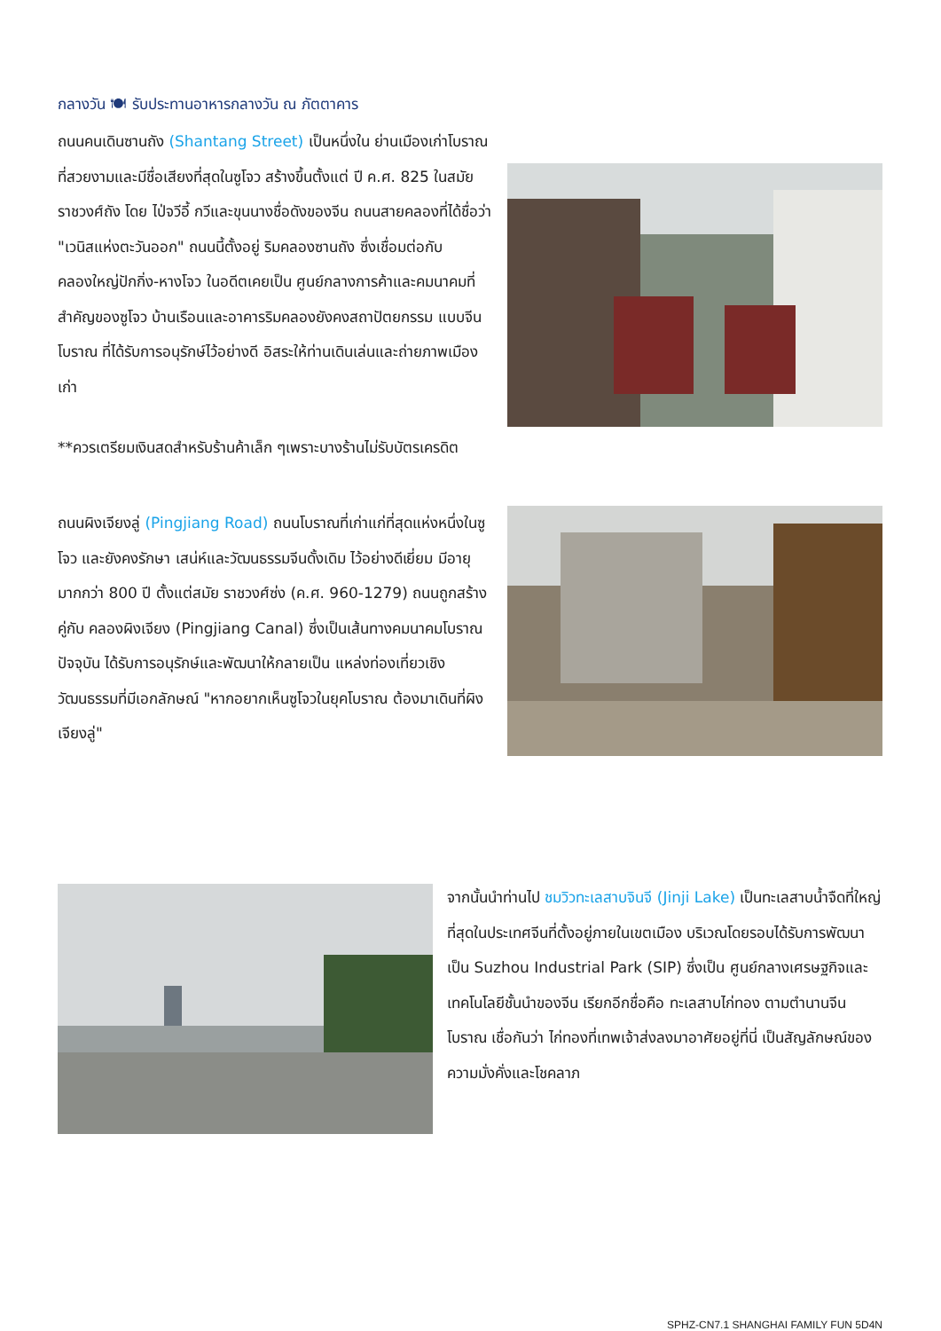กลางวัน 🍽 รับประทานอาหารกลางวัน ณ ภัตตาคาร
ถนนคนเดินซานถัง (Shantang Street) เป็นหนึ่งใน ย่านเมืองเก่าโบราณที่สวยงามและมีชื่อเสียงที่สุดในซูโจว สร้างขึ้นตั้งแต่ ปี ค.ศ. 825 ในสมัยราชวงศ์ถัง โดย ไป่จวีอี้ กวีและขุนนางชื่อดังของจีน ถนนสายคลองที่ได้ชื่อว่า "เวนิสแห่งตะวันออก" ถนนนี้ตั้งอยู่ ริมคลองซานถัง ซึ่งเชื่อมต่อกับ คลองใหญ่ปักกิ่ง-หางโจว ในอดีตเคยเป็น ศูนย์กลางการค้าและคมนาคมที่สำคัญของซูโจว บ้านเรือนและอาคารริมคลองยังคงสถาปัตยกรรม แบบจีนโบราณ ที่ได้รับการอนุรักษ์ไว้อย่างดี อิสระให้ท่านเดินเล่นและถ่ายภาพเมืองเก่า
**ควรเตรียมเงินสดสำหรับร้านค้าเล็ก ๆเพราะบางร้านไม่รับบัตรเครดิต
ถนนผิงเจียงลู่ (Pingjiang Road) ถนนโบราณที่เก่าแก่ที่สุดแห่งหนึ่งในซูโจว และยังคงรักษา เสน่ห์และวัฒนธรรมจีนดั้งเดิม ไว้อย่างดีเยี่ยม มีอายุ มากกว่า 800 ปี ตั้งแต่สมัย ราชวงศ์ซ่ง (ค.ศ. 960-1279) ถนนถูกสร้างคู่กับ คลองผิงเจียง (Pingjiang Canal) ซึ่งเป็นเส้นทางคมนาคมโบราณ ปัจจุบัน ได้รับการอนุรักษ์และพัฒนาให้กลายเป็น แหล่งท่องเที่ยวเชิงวัฒนธรรมที่มีเอกลักษณ์ "หากอยากเห็นซูโจวในยุคโบราณ ต้องมาเดินที่ผิงเจียงลู่"
จากนั้นนำท่านไป ชมวิวทะเลสาบจินจี (Jinji Lake) เป็นทะเลสาบน้ำจืดที่ใหญ่ที่สุดในประเทศจีนที่ตั้งอยู่ภายในเขตเมือง บริเวณโดยรอบได้รับการพัฒนาเป็น Suzhou Industrial Park (SIP) ซึ่งเป็น ศูนย์กลางเศรษฐกิจและเทคโนโลยีชั้นนำของจีน เรียกอีกชื่อคือ ทะเลสาบไก่ทอง ตามตำนานจีนโบราณ เชื่อกันว่า ไก่ทองที่เทพเจ้าส่งลงมาอาศัยอยู่ที่นี่ เป็นสัญลักษณ์ของความมั่งคั่งและโชคลาภ
SPHZ-CN7.1 SHANGHAI FAMILY FUN 5D4N